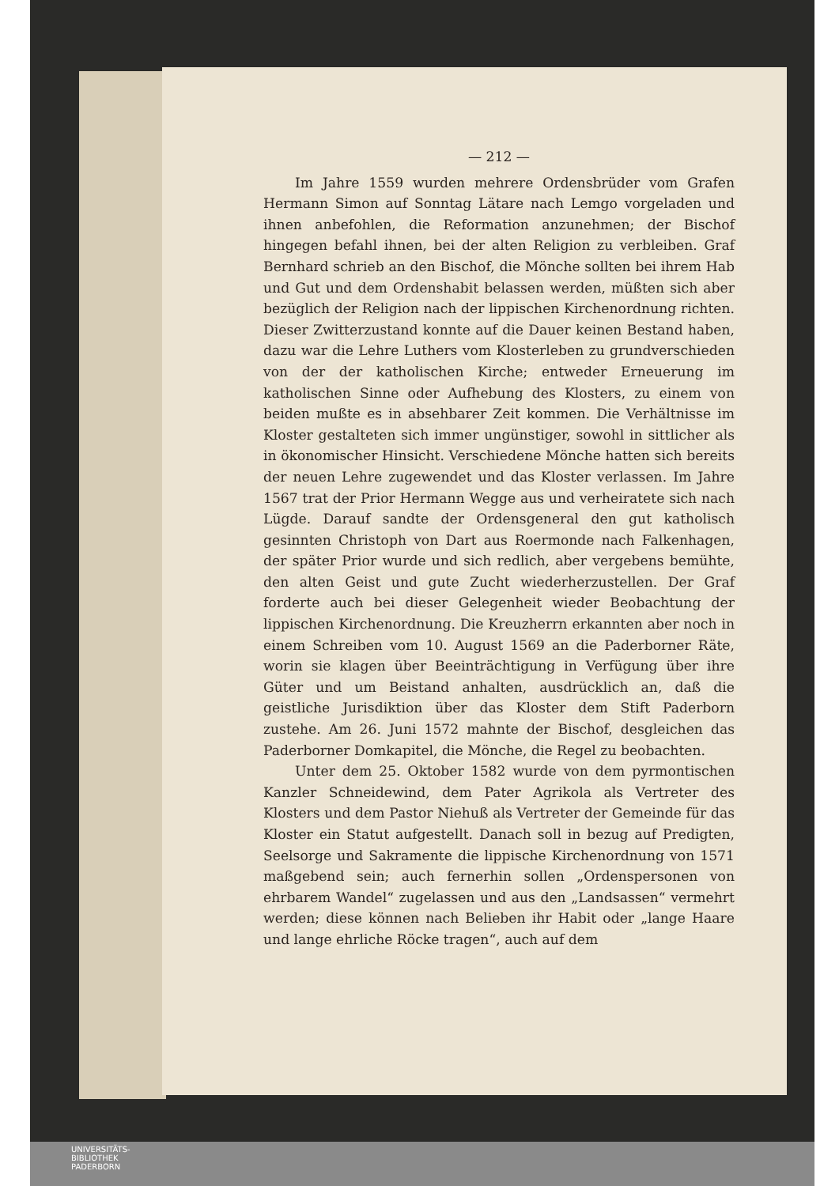— 212 —
Im Jahre 1559 wurden mehrere Ordensbrüder vom Grafen Hermann Simon auf Sonntag Lätare nach Lemgo vorgeladen und ihnen anbefohlen, die Reformation anzunehmen; der Bischof hingegen befahl ihnen, bei der alten Religion zu verbleiben. Graf Bernhard schrieb an den Bischof, die Mönche sollten bei ihrem Hab und Gut und dem Ordenshabit belassen werden, müßten sich aber bezüglich der Religion nach der lippischen Kirchenordnung richten. Dieser Zwitterzustand konnte auf die Dauer keinen Bestand haben, dazu war die Lehre Luthers vom Klosterleben zu grundverschieden von der der katholischen Kirche; entweder Erneuerung im katholischen Sinne oder Aufhebung des Klosters, zu einem von beiden mußte es in absehbarer Zeit kommen. Die Verhältnisse im Kloster gestalteten sich immer ungünstiger, sowohl in sittlicher als in ökonomischer Hinsicht. Verschiedene Mönche hatten sich bereits der neuen Lehre zugewendet und das Kloster verlassen. Im Jahre 1567 trat der Prior Hermann Wegge aus und verheiratete sich nach Lügde. Darauf sandte der Ordensgeneral den gut katholisch gesinnten Christoph von Dart aus Roermonde nach Falkenhagen, der später Prior wurde und sich redlich, aber vergebens bemühte, den alten Geist und gute Zucht wiederherzustellen. Der Graf forderte auch bei dieser Gelegenheit wieder Beobachtung der lippischen Kirchenordnung. Die Kreuzherrn erkannten aber noch in einem Schreiben vom 10. August 1569 an die Paderborner Räte, worin sie klagen über Beeinträchtigung in Verfügung über ihre Güter und um Beistand anhalten, ausdrücklich an, daß die geistliche Jurisdiktion über das Kloster dem Stift Paderborn zustehe. Am 26. Juni 1572 mahnte der Bischof, desgleichen das Paderborner Domkapitel, die Mönche, die Regel zu beobachten.
Unter dem 25. Oktober 1582 wurde von dem pyrmontischen Kanzler Schneidewind, dem Pater Agrikola als Vertreter des Klosters und dem Pastor Niehuß als Vertreter der Gemeinde für das Kloster ein Statut aufgestellt. Danach soll in bezug auf Predigten, Seelsorge und Sakramente die lippische Kirchenordnung von 1571 maßgebend sein; auch fernerhin sollen „Ordenspersonen von ehrbarem Wandel“ zugelassen und aus den „Landsassen“ vermehrt werden; diese können nach Belieben ihr Habit oder „lange Haare und lange ehrliche Röcke tragen“, auch auf dem
UNIVERSITÄTS-
BIBLIOTHEK
PADERBORN